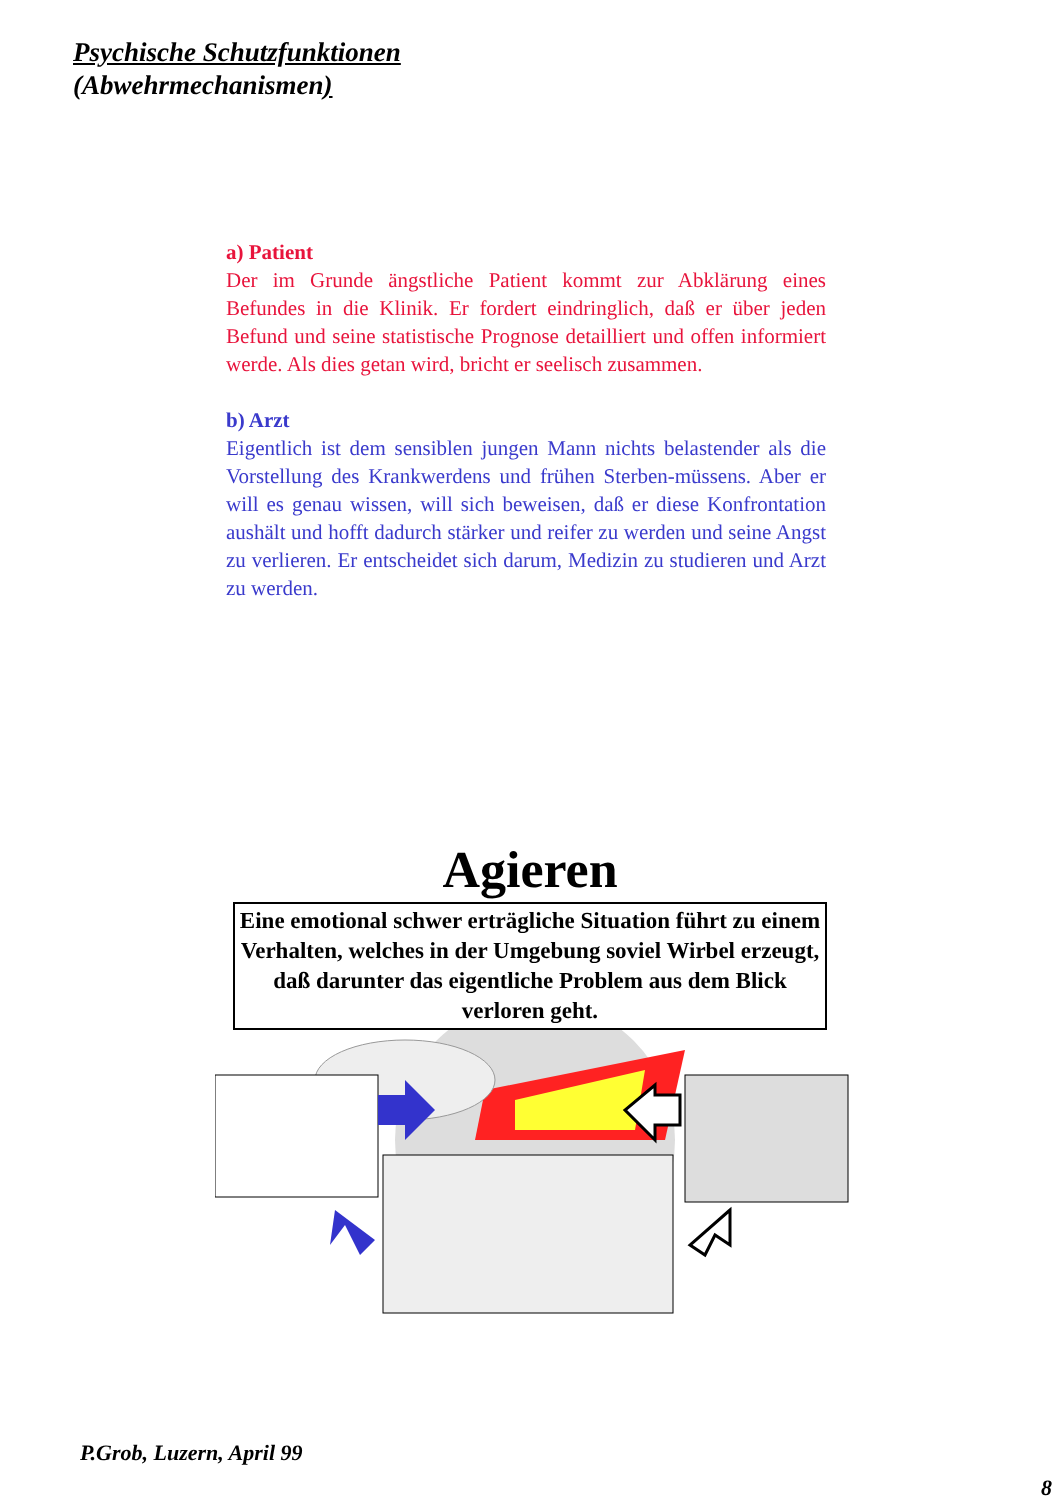Psychische Schutzfunktionen
(Abwehrmechanismen)
a) Patient
Der im Grunde ängstliche Patient kommt zur Abklärung eines Befundes in die Klinik. Er fordert eindringlich, daß er über jeden Befund und seine statistische Prognose detailliert und offen informiert werde. Als dies getan wird, bricht er seelisch zusammen.
b) Arzt
Eigentlich ist dem sensiblen jungen Mann nichts belastender als die Vorstellung des Krankwerdens und frühen Sterben-müssens. Aber er will es genau wissen, will sich beweisen, daß er diese Konfrontation aushält und hofft dadurch stärker und reifer zu werden und seine Angst zu verlieren. Er entscheidet sich darum, Medizin zu studieren und Arzt zu werden.
Agieren
Eine emotional schwer erträgliche Situation führt zu einem Verhalten, welches in der Umgebung soviel Wirbel erzeugt, daß darunter das eigentliche Problem aus dem Blick verloren geht.
P.Grob, Luzern, April 99
8